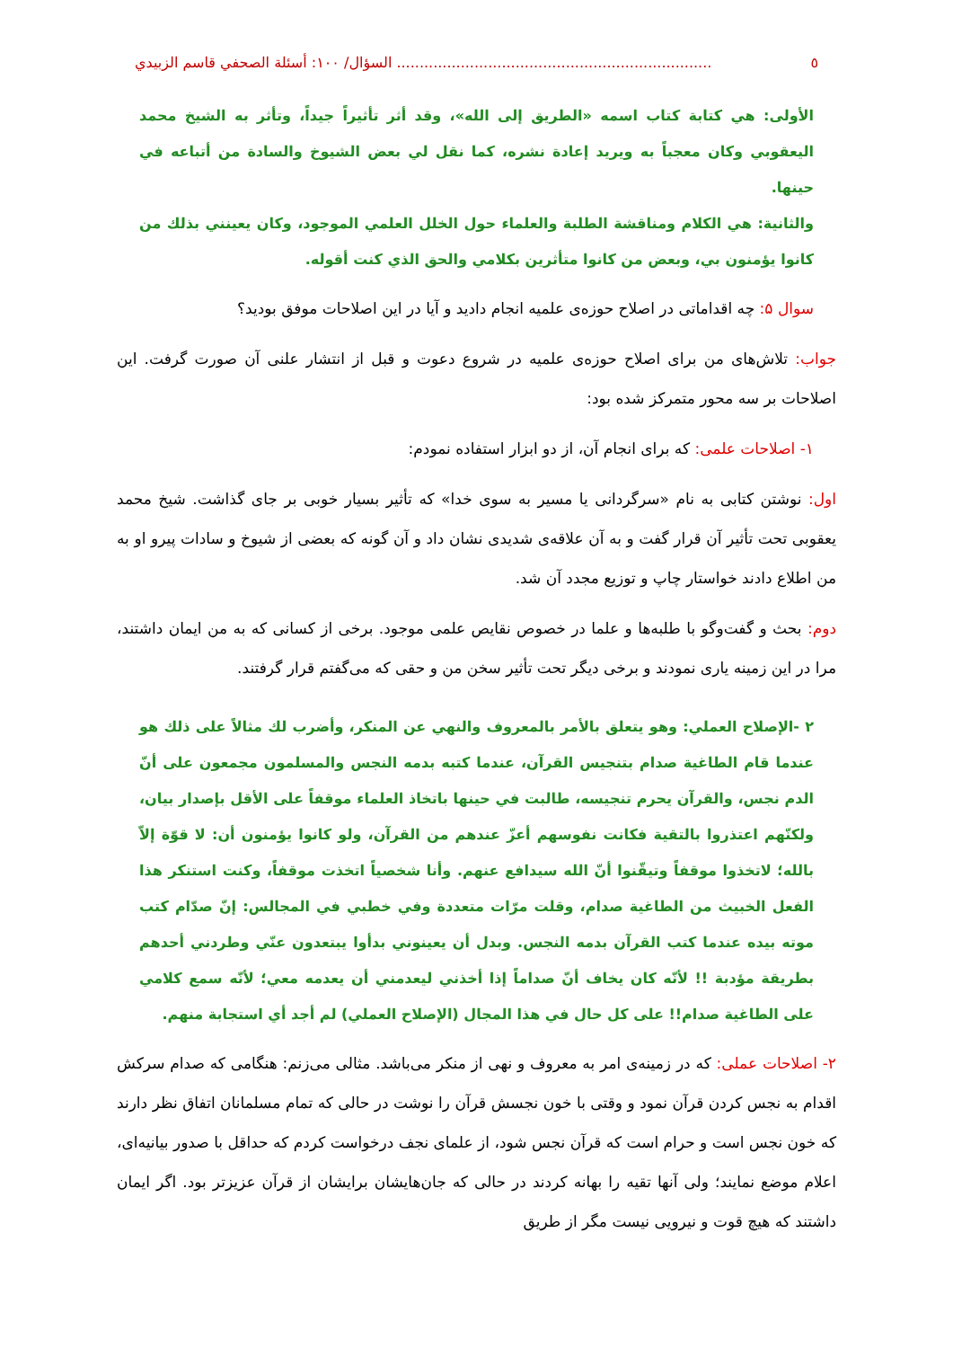٥..................................................................... السؤال/ ١٠٠: أسئلة الصحفي قاسم الزبيدي
الأولى: هي كتابة كتاب اسمه «الطريق إلى الله»، وقد أثر تأثيراً جيداً، وتأثر به الشيخ محمد اليعقوبي وكان معجباً به ويريد إعادة نشره، كما نقل لي بعض الشيوخ والسادة من أتباعه في حينها.
والثانية: هي الكلام ومناقشة الطلبة والعلماء حول الخلل العلمي الموجود، وكان يعينني بذلك من كانوا يؤمنون بي، وبعض من كانوا متأثرين بكلامي والحق الذي كنت أقوله.
سوال ۵: چه اقداماتی در اصلاح حوزه‌ی علمیه انجام دادید و آیا در این اصلاحات موفق بودید؟
جواب: تلاش‌های من برای اصلاح حوزه‌ی علمیه در شروع دعوت و قبل از انتشار علنی آن صورت گرفت. این اصلاحات بر سه محور متمرکز شده بود:
۱- اصلاحات علمی: که برای انجام آن، از دو ابزار استفاده نمودم:
اول: نوشتن کتابی به نام «سرگردانی یا مسیر به سوی خدا» که تأثیر بسیار خوبی بر جای گذاشت. شیخ محمد یعقوبی تحت تأثیر آن قرار گفت و به آن علاقه‌ی شدیدی نشان داد و آن گونه که بعضی از شیوخ و سادات پیرو او به من اطلاع دادند خواستار چاپ و توزیع مجدد آن شد.
دوم: بحث و گفت‌وگو با طلبه‌ها و علما در خصوص نقایص علمی موجود. برخی از کسانی که به من ایمان داشتند، مرا در این زمینه یاری نمودند و برخی دیگر تحت تأثیر سخن من و حقی که می‌گفتم قرار گرفتند.
٢ -الإصلاح العملي: وهو يتعلق بالأمر بالمعروف والنهي عن المنكر، وأضرب لك مثالاً على ذلك هو عندما قام الطاغية صدام بتنجيس القرآن، عندما كتبه بدمه النجس والمسلمون مجمعون على أنّ الدم نجس، والقرآن يحرم تنجيسه، طالبت في حينها باتخاذ العلماء موقفاً على الأقل بإصدار بيان، ولكنّهم اعتذروا بالتقية فكانت نفوسهم أعزّ عندهم من القرآن، ولو كانوا يؤمنون أن: لا قوّة إلاّ بالله؛ لاتخذوا موقفاً وتيقّنوا أنّ الله سيدافع عنهم. وأنا شخصياً اتخذت موقفاً، وكنت استنكر هذا الفعل الخبيث من الطاغية صدام، وقلت مرّات متعددة وفي خطبي في المجالس: إنّ صدّام كتب موته بيده عندما كتب القرآن بدمه النجس. وبدل أن يعينوني بدأوا يبتعدون عنّي وطردني أحدهم بطريقة مؤدبة !! لأنّه كان يخاف أنّ صداماً إذا أخذني ليعدمني أن يعدمه معي؛ لأنّه سمع كلامي على الطاغية صدام!! على كل حال في هذا المجال (الإصلاح العملي) لم أجد أي استجابة منهم.
۲- اصلاحات عملی: که در زمینه‌ی امر به معروف و نهی از منکر می‌باشد. مثالی می‌زنم: هنگامی که صدام سرکش اقدام به نجس کردن قرآن نمود و وقتی با خون نجسش قرآن را نوشت در حالی که تمام مسلمانان اتفاق نظر دارند که خون نجس است و حرام است که قرآن نجس شود، از علمای نجف درخواست کردم که حداقل با صدور بیانیه‌ای، اعلام موضع نمایند؛ ولی آنها تقیه را بهانه کردند در حالی که جان‌هایشان برایشان از قرآن عزیزتر بود. اگر ایمان داشتند که هیچ قوت و نیرویی نیست مگر از طریق